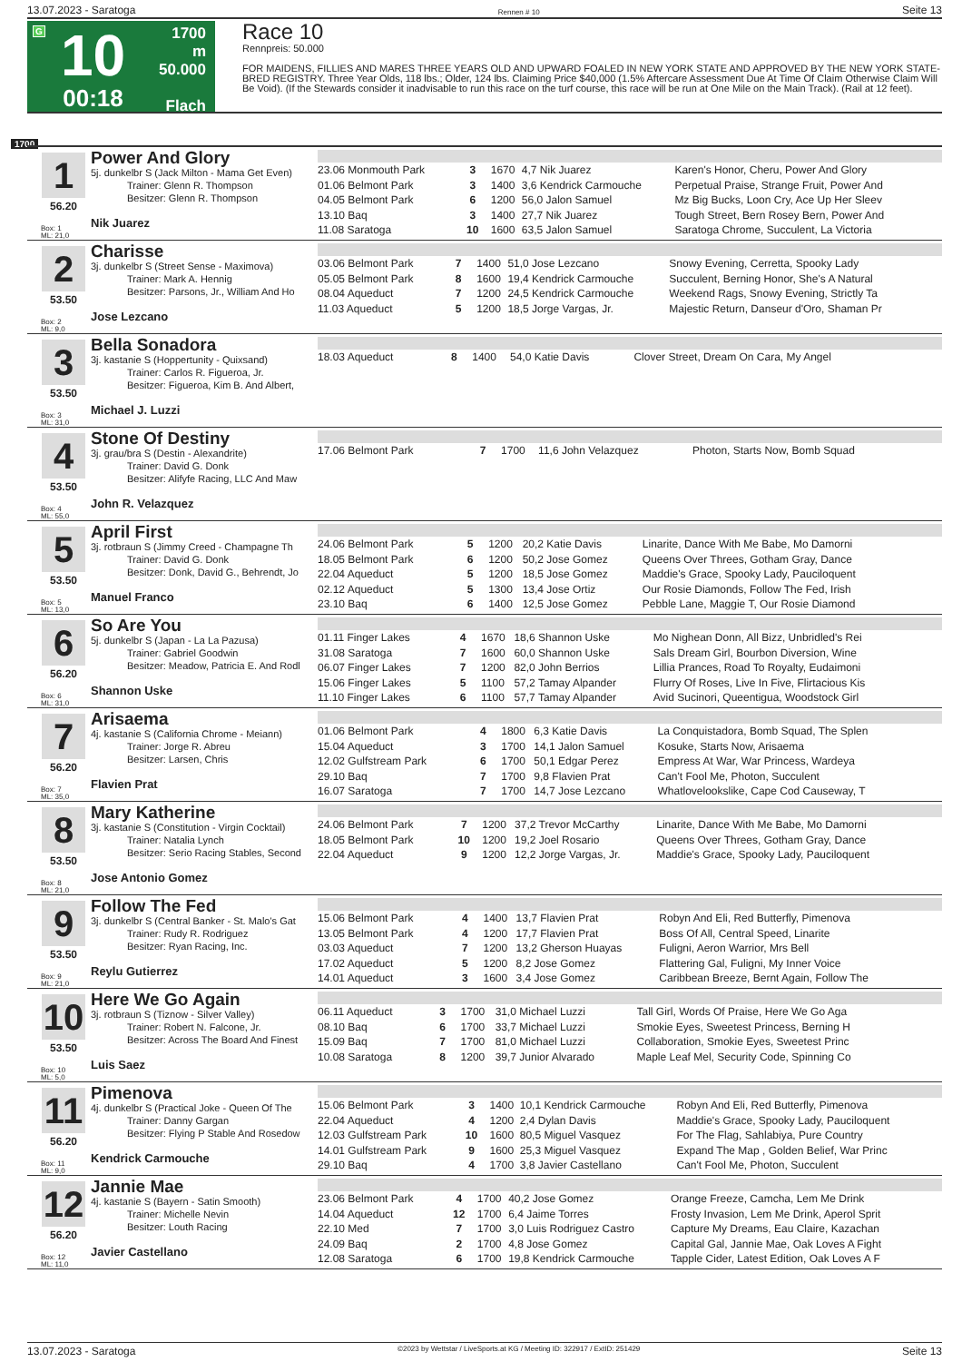13.07.2023 - Saratoga Rennen # 10 Seite 13
G
10
00:18
1700 m
50.000
Flach
Race 10
Rennpreis: 50.000
FOR MAIDENS, FILLIES AND MARES THREE YEARS OLD AND UPWARD FOALED IN NEW YORK STATE AND APPROVED BY THE NEW YORK STATE-BRED REGISTRY. Three Year Olds, 118 lbs.; Older, 124 lbs. Claiming Price $40,000 (1.5% Aftercare Assessment Due At Time Of Claim Otherwise Claim Will Be Void). (If the Stewards consider it inadvisable to run this race on the turf course, this race will be run at One Mile on the Main Track). (Rail at 12 feet).
1700
1
56.20
Box: 1
ML: 21,0
Power And Glory
5j. dunkelbr S (Jack Milton - Mama Get Even)
Trainer: Glenn R. Thompson
Besitzer: Glenn R. Thompson
Nik Juarez
| 23.06 Monmouth Park | 3 | 1670 | 4,7 Nik Juarez | Karen's Honor, Cheru, Power And Glory |
| 01.06 Belmont Park | 3 | 1400 | 3,6 Kendrick Carmouche | Perpetual Praise, Strange Fruit, Power And |
| 04.05 Belmont Park | 6 | 1200 | 56,0 Jalon Samuel | Mz Big Bucks, Loon Cry, Ace Up Her Sleev |
| 13.10 Baq | 3 | 1400 | 27,7 Nik Juarez | Tough Street, Bern Rosey Bern, Power And |
| 11.08 Saratoga | 10 | 1600 | 63,5 Jalon Samuel | Saratoga Chrome, Succulent, La Victoria |
2
53.50
Box: 2
ML: 9,0
Charisse
3j. dunkelbr S (Street Sense - Maximova)
Trainer: Mark A. Hennig
Besitzer: Parsons, Jr., William And Ho
Jose Lezcano
| 03.06 Belmont Park | 7 | 1400 | 51,0 Jose Lezcano | Snowy Evening, Cerretta, Spooky Lady |
| 05.05 Belmont Park | 8 | 1600 | 19,4 Kendrick Carmouche | Succulent, Berning Honor, She's A Natural |
| 08.04 Aqueduct | 7 | 1200 | 24,5 Kendrick Carmouche | Weekend Rags, Snowy Evening, Strictly Ta |
| 11.03 Aqueduct | 5 | 1200 | 18,5 Jorge Vargas, Jr. | Majestic Return, Danseur d'Oro, Shaman Pr |
3
53.50
Box: 3
ML: 31,0
Bella Sonadora
3j. kastanie S (Hoppertunity - Quixsand)
Trainer: Carlos R. Figueroa, Jr.
Besitzer: Figueroa, Kim B. And Albert,
Michael J. Luzzi
| 18.03 Aqueduct | 8 | 1400 | 54,0 Katie Davis | Clover Street, Dream On Cara, My Angel |
4
53.50
Box: 4
ML: 55,0
Stone Of Destiny
3j. grau/bra S (Destin - Alexandrite)
Trainer: David G. Donk
Besitzer: Alifyfe Racing, LLC And Maw
John R. Velazquez
| 17.06 Belmont Park | 7 | 1700 | 11,6 John Velazquez | Photon, Starts Now, Bomb Squad |
5
53.50
Box: 5
ML: 13,0
April First
3j. rotbraun S (Jimmy Creed - Champagne Th
Trainer: David G. Donk
Besitzer: Donk, David G., Behrendt, Jo
Manuel Franco
| 24.06 Belmont Park | 5 | 1200 | 20,2 Katie Davis | Linarite, Dance With Me Babe, Mo Damorni |
| 18.05 Belmont Park | 6 | 1200 | 50,2 Jose Gomez | Queens Over Threes, Gotham Gray, Dance |
| 22.04 Aqueduct | 5 | 1200 | 18,5 Jose Gomez | Maddie's Grace, Spooky Lady, Pauciloquent |
| 02.12 Aqueduct | 5 | 1300 | 13,4 Jose Ortiz | Our Rosie Diamonds, Follow The Fed, Irish |
| 23.10 Baq | 6 | 1400 | 12,5 Jose Gomez | Pebble Lane, Maggie T, Our Rosie Diamond |
6
56.20
Box: 6
ML: 31,0
So Are You
5j. dunkelbr S (Japan - La La Pazusa)
Trainer: Gabriel Goodwin
Besitzer: Meadow, Patricia E. And Rodl
Shannon Uske
| 01.11 Finger Lakes | 4 | 1670 | 18,6 Shannon Uske | Mo Nighean Donn, All Bizz, Unbridled's Rei |
| 31.08 Saratoga | 7 | 1600 | 60,0 Shannon Uske | Sals Dream Girl, Bourbon Diversion, Wine |
| 06.07 Finger Lakes | 7 | 1200 | 82,0 John Berrios | Lillia Prances, Road To Royalty, Eudaimoni |
| 15.06 Finger Lakes | 5 | 1100 | 57,2 Tamay Alpander | Flurry Of Roses, Live In Five, Flirtacious Kis |
| 11.10 Finger Lakes | 6 | 1100 | 57,7 Tamay Alpander | Avid Sucinori, Queentigua, Woodstock Girl |
7
56.20
Box: 7
ML: 35,0
Arisaema
4j. kastanie S (California Chrome - Meiann)
Trainer: Jorge R. Abreu
Besitzer: Larsen, Chris
Flavien Prat
| 01.06 Belmont Park | 4 | 1800 | 6,3 Katie Davis | La Conquistadora, Bomb Squad, The Splen |
| 15.04 Aqueduct | 3 | 1700 | 14,1 Jalon Samuel | Kosuke, Starts Now, Arisaema |
| 12.02 Gulfstream Park | 6 | 1700 | 50,1 Edgar Perez | Empress At War, War Princess, Wardeya |
| 29.10 Baq | 7 | 1700 | 9,8 Flavien Prat | Can't Fool Me, Photon, Succulent |
| 16.07 Saratoga | 7 | 1700 | 14,7 Jose Lezcano | Whatlovelookslike, Cape Cod Causeway, T |
8
53.50
Box: 8
ML: 21,0
Mary Katherine
3j. kastanie S (Constitution - Virgin Cocktail)
Trainer: Natalia Lynch
Besitzer: Serio Racing Stables, Second
Jose Antonio Gomez
| 24.06 Belmont Park | 7 | 1200 | 37,2 Trevor McCarthy | Linarite, Dance With Me Babe, Mo Damorni |
| 18.05 Belmont Park | 10 | 1200 | 19,2 Joel Rosario | Queens Over Threes, Gotham Gray, Dance |
| 22.04 Aqueduct | 9 | 1200 | 12,2 Jorge Vargas, Jr. | Maddie's Grace, Spooky Lady, Pauciloquent |
9
53.50
Box: 9
ML: 21,0
Follow The Fed
3j. dunkelbr S (Central Banker - St. Malo's Gat
Trainer: Rudy R. Rodriguez
Besitzer: Ryan Racing, Inc.
Reylu Gutierrez
| 15.06 Belmont Park | 4 | 1400 | 13,7 Flavien Prat | Robyn And Eli, Red Butterfly, Pimenova |
| 13.05 Belmont Park | 4 | 1200 | 17,7 Flavien Prat | Boss Of All, Central Speed, Linarite |
| 03.03 Aqueduct | 7 | 1200 | 13,2 Gherson Huayas | Fuligni, Aeron Warrior, Mrs Bell |
| 17.02 Aqueduct | 5 | 1200 | 8,2 Jose Gomez | Flattering Gal, Fuligni, My Inner Voice |
| 14.01 Aqueduct | 3 | 1600 | 3,4 Jose Gomez | Caribbean Breeze, Bernt Again, Follow The |
10
53.50
Box: 10
ML: 5,0
Here We Go Again
3j. rotbraun S (Tiznow - Silver Valley)
Trainer: Robert N. Falcone, Jr.
Besitzer: Across The Board And Finest
Luis Saez
| 06.11 Aqueduct | 3 | 1700 | 31,0 Michael Luzzi | Tall Girl, Words Of Praise, Here We Go Aga |
| 08.10 Baq | 6 | 1700 | 33,7 Michael Luzzi | Smokie Eyes, Sweetest Princess, Berning H |
| 15.09 Baq | 7 | 1700 | 81,0 Michael Luzzi | Collaboration, Smokie Eyes, Sweetest Princ |
| 10.08 Saratoga | 8 | 1200 | 39,7 Junior Alvarado | Maple Leaf Mel, Security Code, Spinning Co |
11
56.20
Box: 11
ML: 9,0
Pimenova
4j. dunkelbr S (Practical Joke - Queen Of The
Trainer: Danny Gargan
Besitzer: Flying P Stable And Rosedow
Kendrick Carmouche
| 15.06 Belmont Park | 3 | 1400 | 10,1 Kendrick Carmouche | Robyn And Eli, Red Butterfly, Pimenova |
| 22.04 Aqueduct | 4 | 1200 | 2,4 Dylan Davis | Maddie's Grace, Spooky Lady, Pauciloquent |
| 12.03 Gulfstream Park | 10 | 1600 | 80,5 Miguel Vasquez | For The Flag, Sahlabiya, Pure Country |
| 14.01 Gulfstream Park | 9 | 1600 | 25,3 Miguel Vasquez | Expand The Map , Golden Belief, War Princ |
| 29.10 Baq | 4 | 1700 | 3,8 Javier Castellano | Can't Fool Me, Photon, Succulent |
12
56.20
Box: 12
ML: 11,0
Jannie Mae
4j. kastanie S (Bayern - Satin Smooth)
Trainer: Michelle Nevin
Besitzer: Louth Racing
Javier Castellano
| 23.06 Belmont Park | 4 | 1700 | 40,2 Jose Gomez | Orange Freeze, Camcha, Lem Me Drink |
| 14.04 Aqueduct | 12 | 1700 | 6,4 Jaime Torres | Frosty Invasion, Lem Me Drink, Aperol Sprit |
| 22.10 Med | 7 | 1700 | 3,0 Luis Rodriguez Castro | Capture My Dreams, Eau Claire, Kazachan |
| 24.09 Baq | 2 | 1700 | 4,8 Jose Gomez | Capital Gal, Jannie Mae, Oak Loves A Fight |
| 12.08 Saratoga | 6 | 1700 | 19,8 Kendrick Carmouche | Tapple Cider, Latest Edition, Oak Loves A F |
13.07.2023 - Saratoga ©2023 by Wettstar / LiveSports.at KG / Meeting ID: 322917 / ExtID: 251429 Seite 13